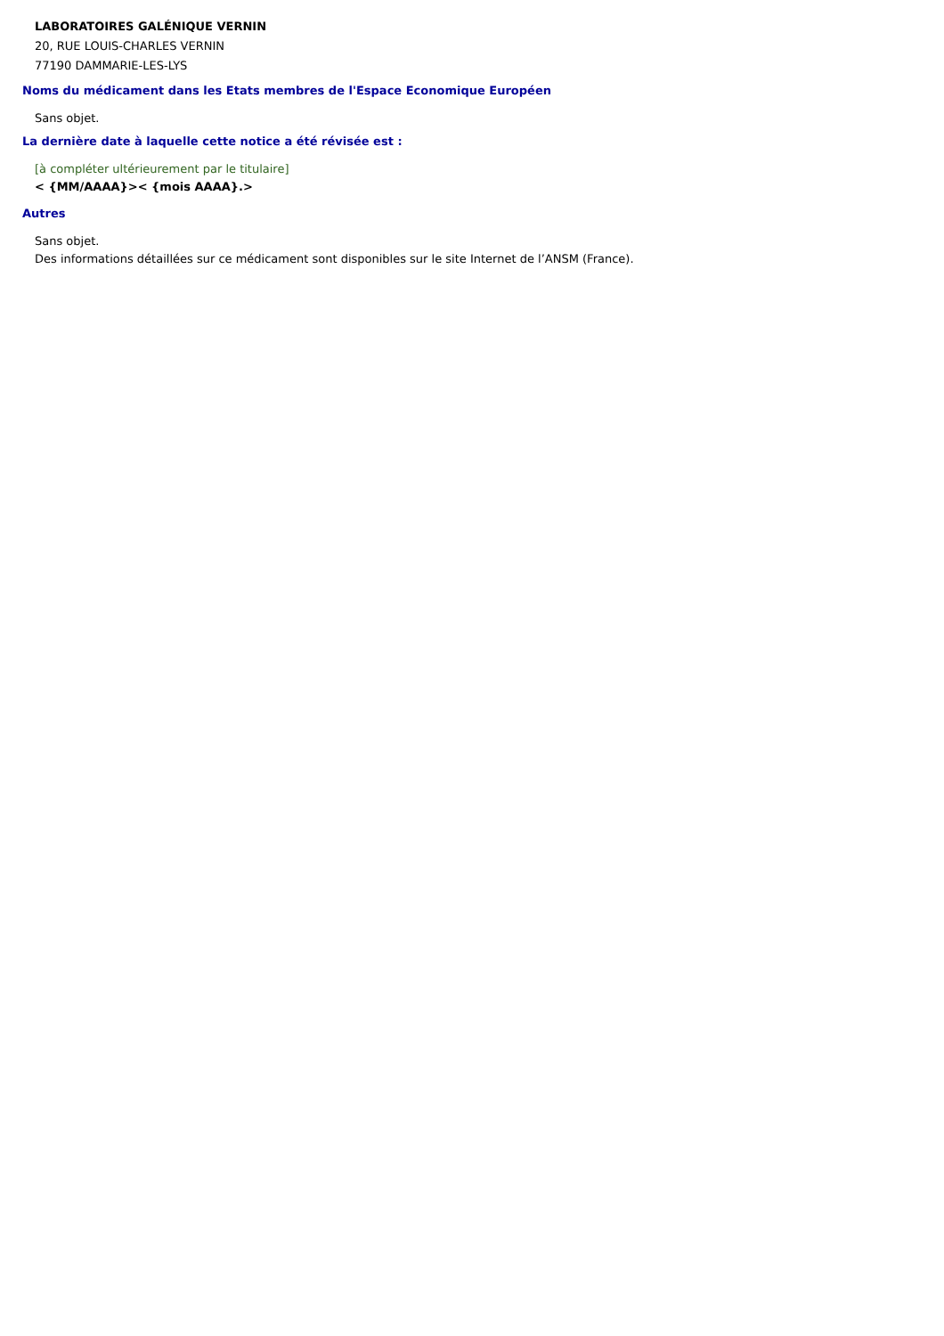LABORATOIRES GALÉNIQUE VERNIN
20, RUE LOUIS-CHARLES VERNIN
77190 DAMMARIE-LES-LYS
Noms du médicament dans les Etats membres de l'Espace Economique Européen
Sans objet.
La dernière date à laquelle cette notice a été révisée est :
[à compléter ultérieurement par le titulaire]
< {MM/AAAA}>< {mois AAAA}.>
Autres
Sans objet.
Des informations détaillées sur ce médicament sont disponibles sur le site Internet de l’ANSM (France).